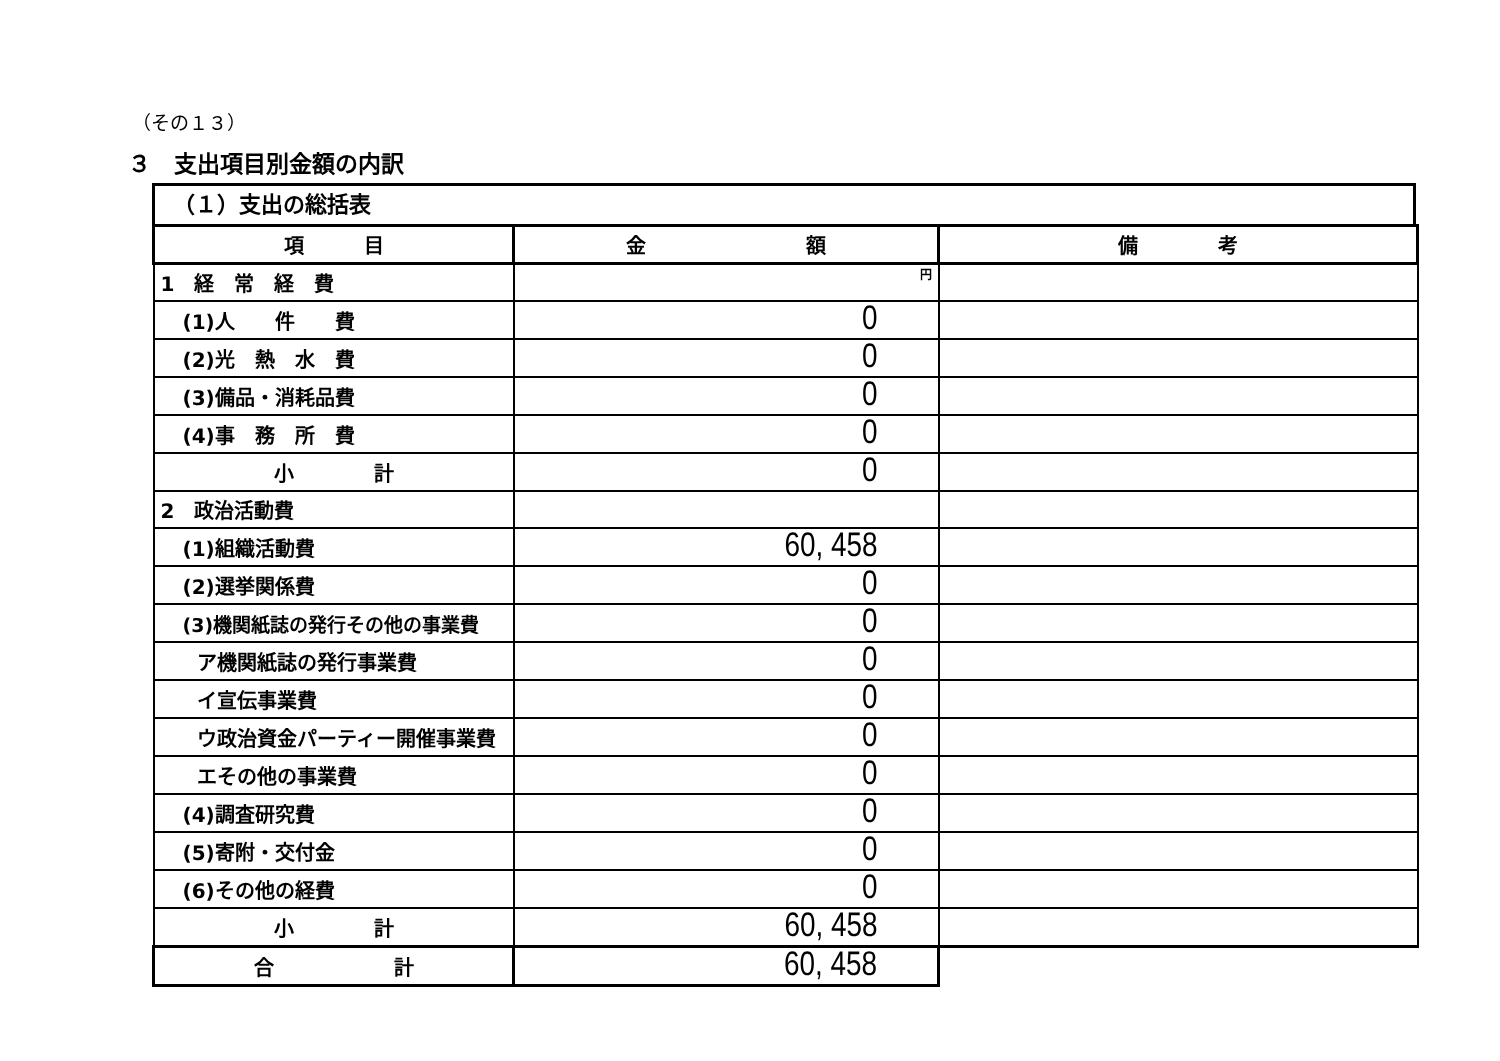（その１３）
３　支出項目別金額の内訳
（１）支出の総括表
| 項 目 | 金 額 | 備 考 |
| --- | --- | --- |
| 1 経 常 経 費 | 円 | |
| (1)人 件 費 | 0 | |
| (2)光 熱 水 費 | 0 | |
| (3)備品・消耗品費 | 0 | |
| (4)事 務 所 費 | 0 | |
| 小 計 | 0 | |
| 2 政治活動費 | | |
| (1)組織活動費 | 60, 458 | |
| (2)選挙関係費 | 0 | |
| (3)機関紙誌の発行その他の事業費 | 0 | |
| ア機関紙誌の発行事業費 | 0 | |
| イ宣伝事業費 | 0 | |
| ウ政治資金パーティー開催事業費 | 0 | |
| エその他の事業費 | 0 | |
| (4)調査研究費 | 0 | |
| (5)寄附・交付金 | 0 | |
| (6)その他の経費 | 0 | |
| 小 計 | 60, 458 | |
| 合 計 | 60, 458 | |